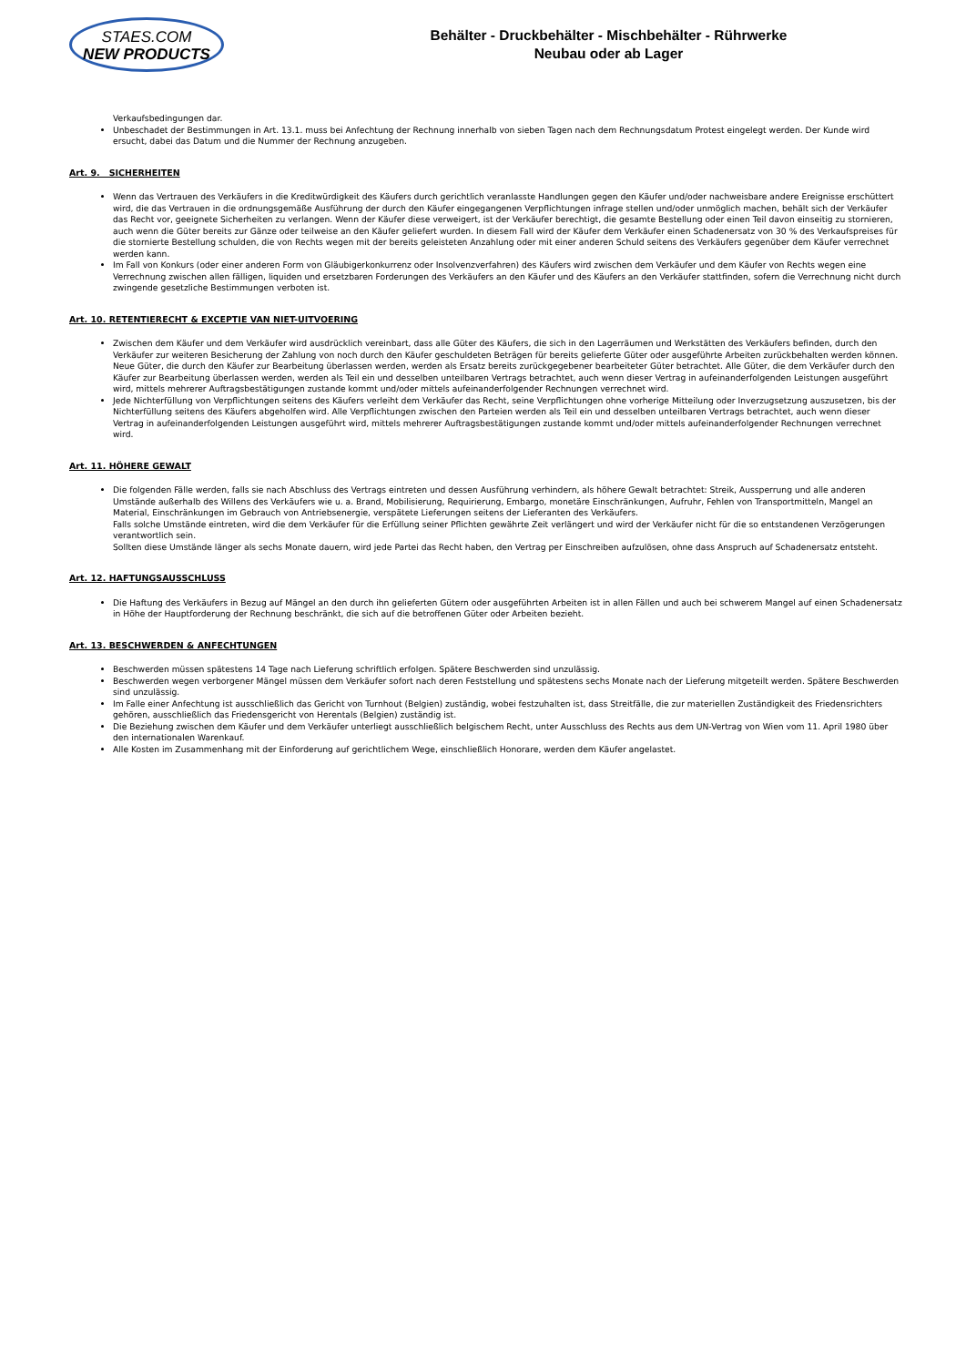STAES.COM
NEW PRODUCTS
Behälter - Druckbehälter - Mischbehälter - Rührwerke
Neubau oder ab Lager
Verkaufsbedingungen dar.
Unbeschadet der Bestimmungen in Art. 13.1. muss bei Anfechtung der Rechnung innerhalb von sieben Tagen nach dem Rechnungsdatum Protest eingelegt werden. Der Kunde wird ersucht, dabei das Datum und die Nummer der Rechnung anzugeben.
Art. 9. SICHERHEITEN
Wenn das Vertrauen des Verkäufers in die Kreditwürdigkeit des Käufers durch gerichtlich veranlasste Handlungen gegen den Käufer und/oder nachweisbare andere Ereignisse erschüttert wird, die das Vertrauen in die ordnungsgemäße Ausführung der durch den Käufer eingegangenen Verpflichtungen infrage stellen und/oder unmöglich machen, behält sich der Verkäufer das Recht vor, geeignete Sicherheiten zu verlangen. Wenn der Käufer diese verweigert, ist der Verkäufer berechtigt, die gesamte Bestellung oder einen Teil davon einseitig zu stornieren, auch wenn die Güter bereits zur Gänze oder teilweise an den Käufer geliefert wurden. In diesem Fall wird der Käufer dem Verkäufer einen Schadenersatz von 30 % des Verkaufspreises für die stornierte Bestellung schulden, die von Rechts wegen mit der bereits geleisteten Anzahlung oder mit einer anderen Schuld seitens des Verkäufers gegenüber dem Käufer verrechnet werden kann.
Im Fall von Konkurs (oder einer anderen Form von Gläubigerkonkurrenz oder Insolvenzverfahren) des Käufers wird zwischen dem Verkäufer und dem Käufer von Rechts wegen eine Verrechnung zwischen allen fälligen, liquiden und ersetzbaren Forderungen des Verkäufers an den Käufer und des Käufers an den Verkäufer stattfinden, sofern die Verrechnung nicht durch zwingende gesetzliche Bestimmungen verboten ist.
Art. 10. RETENTIERECHT & EXCEPTIE VAN NIET-UITVOERING
Zwischen dem Käufer und dem Verkäufer wird ausdrücklich vereinbart, dass alle Güter des Käufers, die sich in den Lagerräumen und Werkstätten des Verkäufers befinden, durch den Verkäufer zur weiteren Besicherung der Zahlung von noch durch den Käufer geschuldeten Beträgen für bereits gelieferte Güter oder ausgeführte Arbeiten zurückbehalten werden können. Neue Güter, die durch den Käufer zur Bearbeitung überlassen werden, werden als Ersatz bereits zurückgegebener bearbeiteter Güter betrachtet. Alle Güter, die dem Verkäufer durch den Käufer zur Bearbeitung überlassen werden, werden als Teil ein und desselben unteilbaren Vertrags betrachtet, auch wenn dieser Vertrag in aufeinanderfolgenden Leistungen ausgeführt wird, mittels mehrerer Auftragsbestätigungen zustande kommt und/oder mittels aufeinanderfolgender Rechnungen verrechnet wird.
Jede Nichterfüllung von Verpflichtungen seitens des Käufers verleiht dem Verkäufer das Recht, seine Verpflichtungen ohne vorherige Mitteilung oder Inverzugsetzung auszusetzen, bis der Nichterfüllung seitens des Käufers abgeholfen wird. Alle Verpflichtungen zwischen den Parteien werden als Teil ein und desselben unteilbaren Vertrags betrachtet, auch wenn dieser Vertrag in aufeinanderfolgenden Leistungen ausgeführt wird, mittels mehrerer Auftragsbestätigungen zustande kommt und/oder mittels aufeinanderfolgender Rechnungen verrechnet wird.
Art. 11. HÖHERE GEWALT
Die folgenden Fälle werden, falls sie nach Abschluss des Vertrags eintreten und dessen Ausführung verhindern, als höhere Gewalt betrachtet: Streik, Aussperrung und alle anderen Umstände außerhalb des Willens des Verkäufers wie u. a. Brand, Mobilisierung, Requirierung, Embargo, monetäre Einschränkungen, Aufruhr, Fehlen von Transportmitteln, Mangel an Material, Einschränkungen im Gebrauch von Antriebsenergie, verspätete Lieferungen seitens der Lieferanten des Verkäufers.
Falls solche Umstände eintreten, wird die dem Verkäufer für die Erfüllung seiner Pflichten gewährte Zeit verlängert und wird der Verkäufer nicht für die so entstandenen Verzögerungen verantwortlich sein.
Sollten diese Umstände länger als sechs Monate dauern, wird jede Partei das Recht haben, den Vertrag per Einschreiben aufzulösen, ohne dass Anspruch auf Schadenersatz entsteht.
Art. 12. HAFTUNGSAUSSCHLUSS
Die Haftung des Verkäufers in Bezug auf Mängel an den durch ihn gelieferten Gütern oder ausgeführten Arbeiten ist in allen Fällen und auch bei schwerem Mangel auf einen Schadenersatz in Höhe der Hauptforderung der Rechnung beschränkt, die sich auf die betroffenen Güter oder Arbeiten bezieht.
Art. 13. BESCHWERDEN & ANFECHTUNGEN
Beschwerden müssen spätestens 14 Tage nach Lieferung schriftlich erfolgen. Spätere Beschwerden sind unzulässig.
Beschwerden wegen verborgener Mängel müssen dem Verkäufer sofort nach deren Feststellung und spätestens sechs Monate nach der Lieferung mitgeteilt werden. Spätere Beschwerden sind unzulässig.
Im Falle einer Anfechtung ist ausschließlich das Gericht von Turnhout (Belgien) zuständig, wobei festzuhalten ist, dass Streitfälle, die zur materiellen Zuständigkeit des Friedensrichters gehören, ausschließlich das Friedensgericht von Herentals (Belgien) zuständig ist.
Die Beziehung zwischen dem Käufer und dem Verkäufer unterliegt ausschließlich belgischem Recht, unter Ausschluss des Rechts aus dem UN-Vertrag von Wien vom 11. April 1980 über den internationalen Warenkauf.
Alle Kosten im Zusammenhang mit der Einforderung auf gerichtlichem Wege, einschließlich Honorare, werden dem Käufer angelastet.